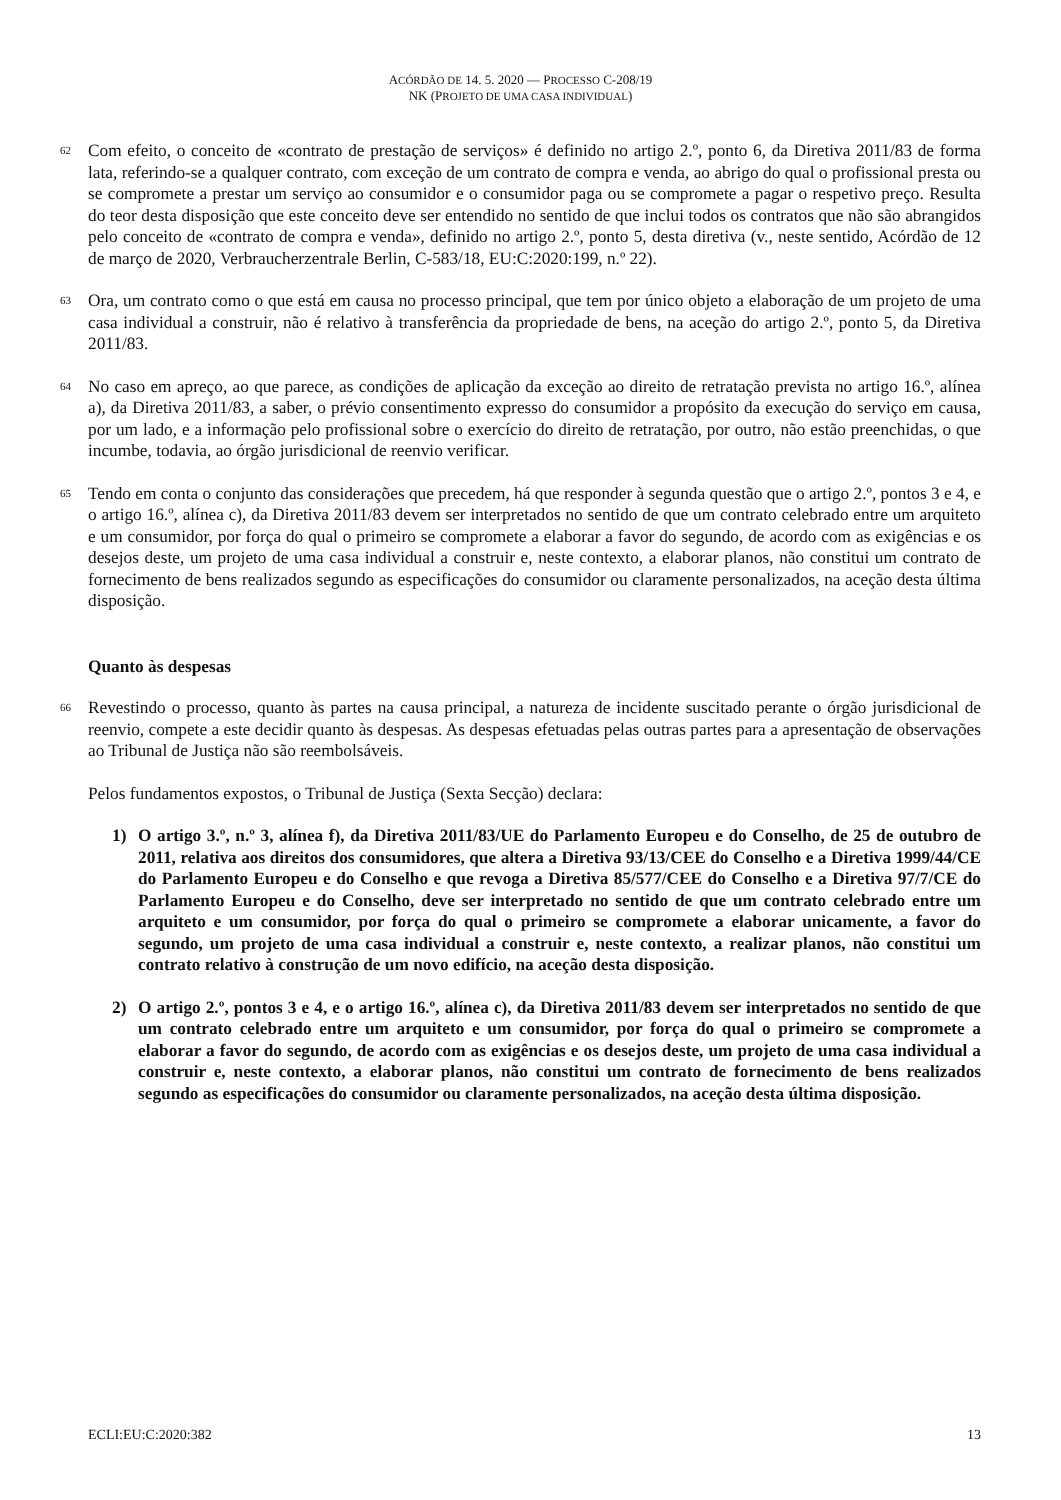ACÓRDÃO DE 14. 5. 2020 — PROCESSO C-208/19
NK (PROJETO DE UMA CASA INDIVIDUAL)
62
Com efeito, o conceito de «contrato de prestação de serviços» é definido no artigo 2.º, ponto 6, da Diretiva 2011/83 de forma lata, referindo-se a qualquer contrato, com exceção de um contrato de compra e venda, ao abrigo do qual o profissional presta ou se compromete a prestar um serviço ao consumidor e o consumidor paga ou se compromete a pagar o respetivo preço. Resulta do teor desta disposição que este conceito deve ser entendido no sentido de que inclui todos os contratos que não são abrangidos pelo conceito de «contrato de compra e venda», definido no artigo 2.º, ponto 5, desta diretiva (v., neste sentido, Acórdão de 12 de março de 2020, Verbraucherzentrale Berlin, C-583/18, EU:C:2020:199, n.º 22).
63
Ora, um contrato como o que está em causa no processo principal, que tem por único objeto a elaboração de um projeto de uma casa individual a construir, não é relativo à transferência da propriedade de bens, na aceção do artigo 2.º, ponto 5, da Diretiva 2011/83.
64
No caso em apreço, ao que parece, as condições de aplicação da exceção ao direito de retratação prevista no artigo 16.º, alínea a), da Diretiva 2011/83, a saber, o prévio consentimento expresso do consumidor a propósito da execução do serviço em causa, por um lado, e a informação pelo profissional sobre o exercício do direito de retratação, por outro, não estão preenchidas, o que incumbe, todavia, ao órgão jurisdicional de reenvio verificar.
65
Tendo em conta o conjunto das considerações que precedem, há que responder à segunda questão que o artigo 2.º, pontos 3 e 4, e o artigo 16.º, alínea c), da Diretiva 2011/83 devem ser interpretados no sentido de que um contrato celebrado entre um arquiteto e um consumidor, por força do qual o primeiro se compromete a elaborar a favor do segundo, de acordo com as exigências e os desejos deste, um projeto de uma casa individual a construir e, neste contexto, a elaborar planos, não constitui um contrato de fornecimento de bens realizados segundo as especificações do consumidor ou claramente personalizados, na aceção desta última disposição.
Quanto às despesas
66
Revestindo o processo, quanto às partes na causa principal, a natureza de incidente suscitado perante o órgão jurisdicional de reenvio, compete a este decidir quanto às despesas. As despesas efetuadas pelas outras partes para a apresentação de observações ao Tribunal de Justiça não são reembolsáveis.
Pelos fundamentos expostos, o Tribunal de Justiça (Sexta Secção) declara:
1) O artigo 3.º, n.º 3, alínea f), da Diretiva 2011/83/UE do Parlamento Europeu e do Conselho, de 25 de outubro de 2011, relativa aos direitos dos consumidores, que altera a Diretiva 93/13/CEE do Conselho e a Diretiva 1999/44/CE do Parlamento Europeu e do Conselho e que revoga a Diretiva 85/577/CEE do Conselho e a Diretiva 97/7/CE do Parlamento Europeu e do Conselho, deve ser interpretado no sentido de que um contrato celebrado entre um arquiteto e um consumidor, por força do qual o primeiro se compromete a elaborar unicamente, a favor do segundo, um projeto de uma casa individual a construir e, neste contexto, a realizar planos, não constitui um contrato relativo à construção de um novo edifício, na aceção desta disposição.
2) O artigo 2.º, pontos 3 e 4, e o artigo 16.º, alínea c), da Diretiva 2011/83 devem ser interpretados no sentido de que um contrato celebrado entre um arquiteto e um consumidor, por força do qual o primeiro se compromete a elaborar a favor do segundo, de acordo com as exigências e os desejos deste, um projeto de uma casa individual a construir e, neste contexto, a elaborar planos, não constitui um contrato de fornecimento de bens realizados segundo as especificações do consumidor ou claramente personalizados, na aceção desta última disposição.
ECLI:EU:C:2020:382 13